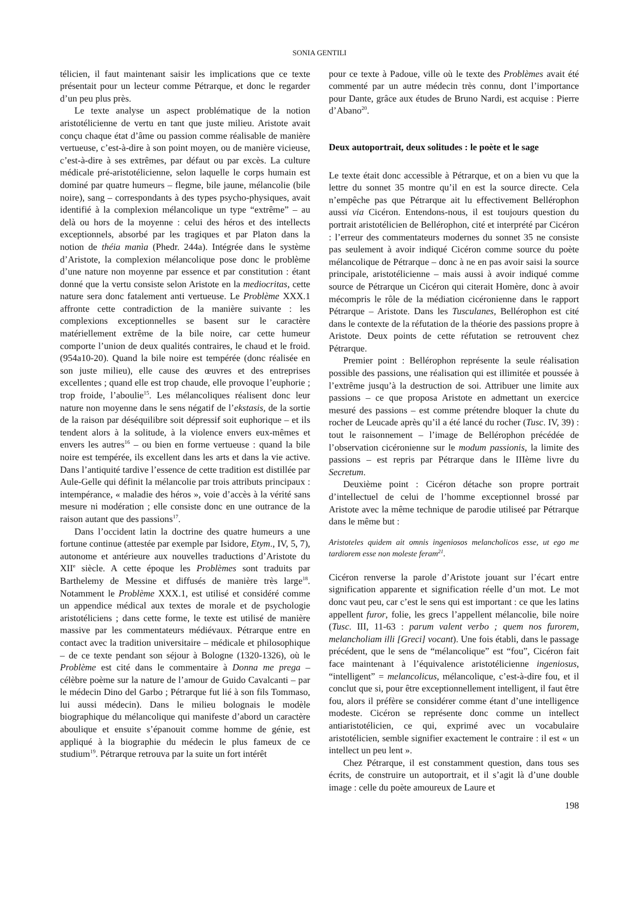SONIA GENTILI
télicien, il faut maintenant saisir les implications que ce texte présentait pour un lecteur comme Pétrarque, et donc le regarder d’un peu plus près.
Le texte analyse un aspect problématique de la notion aristotélicienne de vertu en tant que juste milieu. Aristote avait conçu chaque état d’âme ou passion comme réalisable de manière vertueuse, c’est-à-dire à son point moyen, ou de manière vicieuse, c’est-à-dire à ses extrêmes, par défaut ou par excès. La culture médicale pré-aristotélicienne, selon laquelle le corps humain est dominé par quatre humeurs – flegme, bile jaune, mélancolie (bile noire), sang – correspondants à des types psycho-physiques, avait identifié à la complexion mélancolique un type “extrême” – au delà ou hors de la moyenne : celui des héros et des intellects exceptionnels, absorbé par les tragiques et par Platon dans la notion de théia manìa (Phedr. 244a). Intégrée dans le système d’Aristote, la complexion mélancolique pose donc le problème d’une nature non moyenne par essence et par constitution : étant donné que la vertu consiste selon Aristote en la mediocritas, cette nature sera donc fatalement anti vertueuse. Le Problème XXX.1 affronte cette contradiction de la manière suivante : les complexions exceptionnelles se basent sur le caractère matériellement extrême de la bile noire, car cette humeur comporte l’union de deux qualités contraires, le chaud et le froid. (954a10-20). Quand la bile noire est tempérée (donc réalisée en son juste milieu), elle cause des œuvres et des entreprises excellentes ; quand elle est trop chaude, elle provoque l’euphorie ; trop froide, l’aboulie<sup>15</sup>. Les mélancoliques réalisent donc leur nature non moyenne dans le sens négatif de l’ekstasis, de la sortie de la raison par déséquilibre soit dépressif soit euphorique – et ils tendent alors à la solitude, à la violence envers eux-mêmes et envers les autres<sup>16</sup> – ou bien en forme vertueuse : quand la bile noire est tempérée, ils excellent dans les arts et dans la vie active. Dans l’antiquité tardive l’essence de cette tradition est distillée par Aule-Gelle qui définit la mélancolie par trois attributs principaux : intempérance, « maladie des héros », voie d’accès à la vérité sans mesure ni modération ; elle consiste donc en une outrance de la raison autant que des passions<sup>17</sup>.
Dans l’occident latin la doctrine des quatre humeurs a une fortune continue (attestée par exemple par Isidore, Etym., IV, 5, 7), autonome et antérieure aux nouvelles traductions d’Aristote du XII<sup>e</sup> siècle. A cette époque les Problèmes sont traduits par Barthelemy de Messine et diffusés de manière très large<sup>18</sup>. Notamment le Problème XXX.1, est utilisé et considéré comme un appendice médical aux textes de morale et de psychologie aristotéliciens ; dans cette forme, le texte est utilisé de manière massive par les commentateurs médiévaux. Pétrarque entre en contact avec la tradition universitaire – médicale et philosophique – de ce texte pendant son séjour à Bologne (1320-1326), où le Problème est cité dans le commentaire à Donna me prega – célèbre poème sur la nature de l’amour de Guido Cavalcanti – par le médecin Dino del Garbo ; Pétrarque fut lié à son fils Tommaso, lui aussi médecin). Dans le milieu bolognais le modèle biographique du mélancolique qui manifeste d’abord un caractère aboulique et ensuite s’épanouit comme homme de génie, est appliqué à la biographie du médecin le plus fameux de ce studium<sup>19</sup>. Pétrarque retrouva par la suite un fort intérêt
pour ce texte à Padoue, ville où le texte des Problèmes avait été commenté par un autre médecin très connu, dont l’importance pour Dante, grâce aux études de Bruno Nardi, est acquise : Pierre d’Abano<sup>20</sup>.
Deux autoportrait, deux solitudes : le poète et le sage
Le texte était donc accessible à Pétrarque, et on a bien vu que la lettre du sonnet 35 montre qu’il en est la source directe. Cela n’empêche pas que Pétrarque ait lu effectivement Bellérophon aussi via Cicéron. Entendons-nous, il est toujours question du portrait aristotélicien de Bellérophon, cité et interprété par Cicéron : l’erreur des commentateurs modernes du sonnet 35 ne consiste pas seulement à avoir indiqué Cicéron comme source du poète mélancolique de Pétrarque – donc à ne en pas avoir saisi la source principale, aristotélicienne – mais aussi à avoir indiqué comme source de Pétrarque un Cicéron qui citerait Homère, donc à avoir mécompris le rôle de la médiation cicéronienne dans le rapport Pétrarque – Aristote. Dans les Tusculanes, Bellérophon est cité dans le contexte de la réfutation de la théorie des passions propre à Aristote. Deux points de cette réfutation se retrouvent chez Pétrarque.
Premier point : Bellérophon représente la seule réalisation possible des passions, une réalisation qui est illimitée et poussée à l’extrême jusqu’à la destruction de soi. Attribuer une limite aux passions – ce que proposa Aristote en admettant un exercice mesuré des passions – est comme prétendre bloquer la chute du rocher de Leucade après qu’il a été lancé du rocher (Tusc. IV, 39) : tout le raisonnement – l’image de Bellérophon précédée de l’observation cicéronienne sur le modum passionis, la limite des passions – est repris par Pétrarque dans le IIIème livre du Secretum.
Deuxième point : Cicéron détache son propre portrait d’intellectuel de celui de l’homme exceptionnel brossé par Aristote avec la même technique de parodie utiliseé par Pétrarque dans le même but :
Aristoteles quidem ait omnis ingeniosos melancholicos esse, ut ego me tardiorem esse non moleste feram<sup>21</sup>.
Cicéron renverse la parole d’Aristote jouant sur l’écart entre signification apparente et signification réelle d’un mot. Le mot donc vaut peu, car c’est le sens qui est important : ce que les latins appellent furor, folie, les grecs l’appellent mélancolie, bile noire (Tusc. III, 11-63 : parum valent verbo ; quem nos furorem, melancholiam illi [Greci] vocant). Une fois établi, dans le passage précédent, que le sens de “mélancolique” est “fou”, Cicéron fait face maintenant à l’équivalence aristotélicienne ingeniosus, “intelligent” = melancolicus, mélancolique, c’est-à-dire fou, et il conclut que si, pour être exceptionnellement intelligent, il faut être fou, alors il préfère se considérer comme étant d’une intelligence modeste. Cicéron se représente donc comme un intellect antiaristotélicien, ce qui, exprimé avec un vocabulaire aristotélicien, semble signifier exactement le contraire : il est « un intellect un peu lent ».
Chez Pétrarque, il est constamment question, dans tous ses écrits, de construire un autoportrait, et il s’agit là d’une double image : celle du poète amoureux de Laure et
198